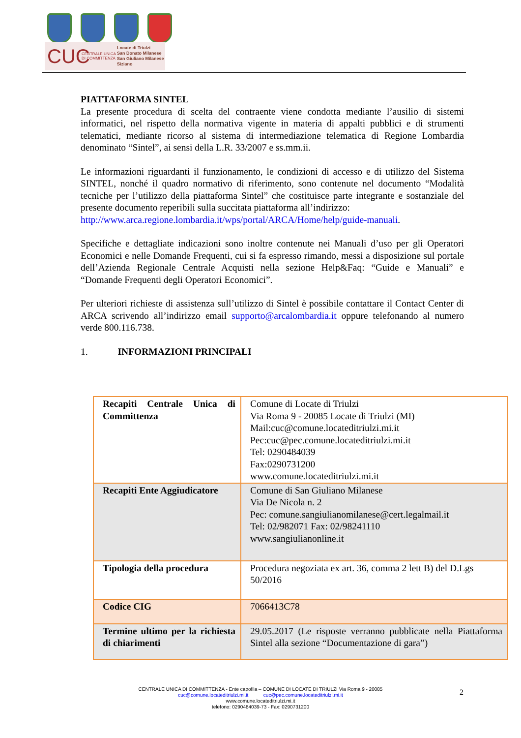CUC CENTRALE UNICA DI COMMITTENZA Locate di Triulzi
San Donato Milanese
San Giuliano Milanese
Siziano
PIATTAFORMA SINTEL
La presente procedura di scelta del contraente viene condotta mediante l’ausilio di sistemi informatici, nel rispetto della normativa vigente in materia di appalti pubblici e di strumenti telematici, mediante ricorso al sistema di intermediazione telematica di Regione Lombardia denominato “Sintel”, ai sensi della L.R. 33/2007 e ss.mm.ii.
Le informazioni riguardanti il funzionamento, le condizioni di accesso e di utilizzo del Sistema SINTEL, nonché il quadro normativo di riferimento, sono contenute nel documento “Modalità tecniche per l’utilizzo della piattaforma Sintel” che costituisce parte integrante e sostanziale del presente documento reperibili sulla succitata piattaforma all’indirizzo:
http://www.arca.regione.lombardia.it/wps/portal/ARCA/Home/help/guide-manuali.
Specifiche e dettagliate indicazioni sono inoltre contenute nei Manuali d’uso per gli Operatori Economici e nelle Domande Frequenti, cui si fa espresso rimando, messi a disposizione sul portale dell’Azienda Regionale Centrale Acquisti nella sezione Help&Faq: “Guide e Manuali” e “Domande Frequenti degli Operatori Economici”.
Per ulteriori richieste di assistenza sull’utilizzo di Sintel è possibile contattare il Contact Center di ARCA scrivendo all’indirizzo email supporto@arcalombardia.it oppure telefonando al numero verde 800.116.738.
1. INFORMAZIONI PRINCIPALI
| Recapiti Centrale Unica di Committenza | Comune di Locate di Triulzi Via Roma 9 - 20085 Locate di Triulzi (MI) Mail:cuc@comune.locateditriulzi.mi.it Pec:cuc@pec.comune.locateditriulzi.mi.it Tel: 0290484039 Fax:0290731200 www.comune.locateditriulzi.mi.it |
| Recapiti Ente Aggiudicatore | Comune di San Giuliano Milanese Via De Nicola n. 2 Pec: comune.sangiulianomilanese@cert.legalmail.it Tel: 02/982071 Fax: 02/98241110 www.sangiulianonline.it |
| Tipologia della procedura | Procedura negoziata ex art. 36, comma 2 lett B) del D.Lgs 50/2016 |
| Codice CIG | 7066413C78 |
| Termine ultimo per la richiesta di chiarimenti | 29.05.2017 (Le risposte verranno pubblicate nella Piattaforma Sintel alla sezione “Documentazione di gara”) |
CENTRALE UNICA DI COMMITTENZA - Ente capofila – COMUNE DI LOCATE DI TRIULZI Via Roma 9 - 20085
cuc@comune.locateditriulzi.mi.it cuc@pec.comune.locateditriulzi.mi.it
www.comune.locateditriulzi.mi.it
telefono: 0290484039-73 - Fax: 0290731200
2